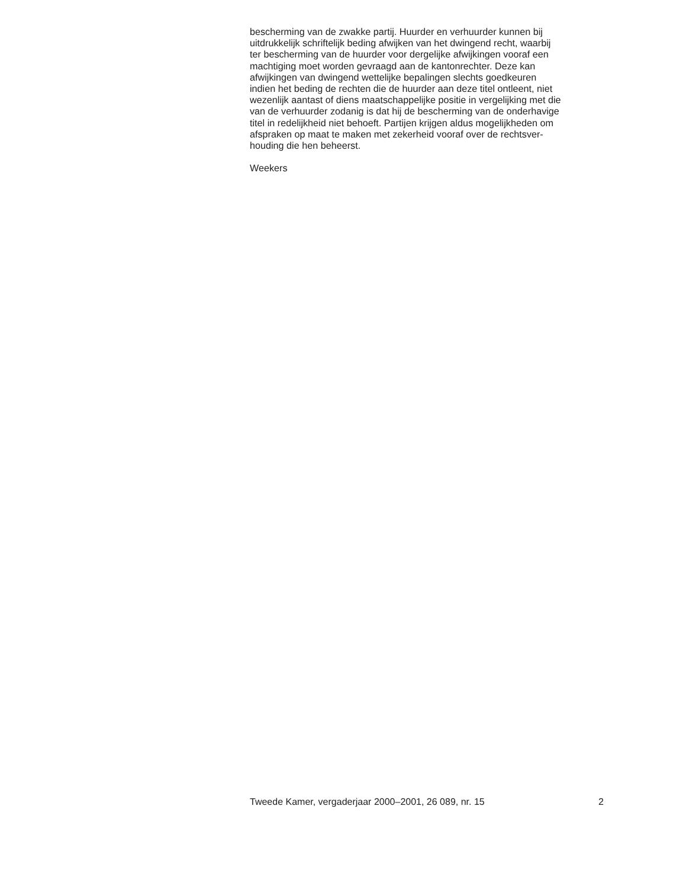bescherming van de zwakke partij. Huurder en verhuurder kunnen bij
uitdrukkelijk schriftelijk beding afwijken van het dwingend recht, waarbij
ter bescherming van de huurder voor dergelijke afwijkingen vooraf een
machtiging moet worden gevraagd aan de kantonrechter. Deze kan
afwijkingen van dwingend wettelijke bepalingen slechts goedkeuren
indien het beding de rechten die de huurder aan deze titel ontleent, niet
wezenlijk aantast of diens maatschappelijke positie in vergelijking met die
van de verhuurder zodanig is dat hij de bescherming van de onderhavige
titel in redelijkheid niet behoeft. Partijen krijgen aldus mogelijkheden om
afspraken op maat te maken met zekerheid vooraf over de rechtsver-
houding die hen beheerst.
Weekers
Tweede Kamer, vergaderjaar 2000–2001, 26 089, nr. 15 2